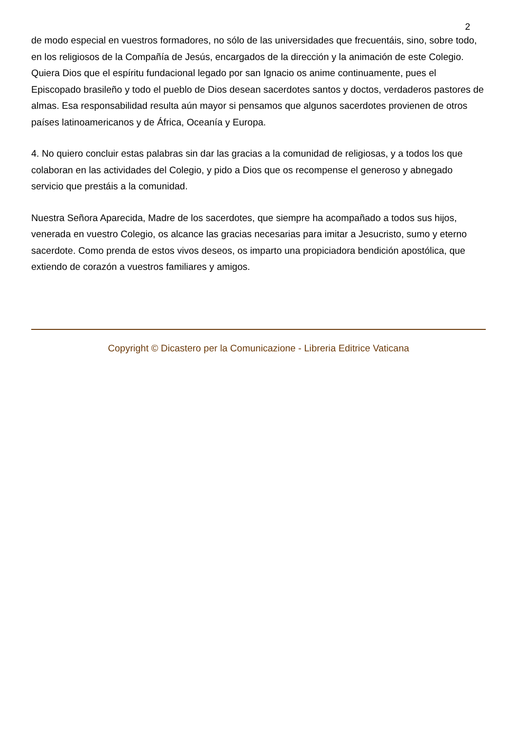2
de modo especial en vuestros formadores, no sólo de las universidades que frecuentáis, sino, sobre todo, en los religiosos de la Compañía de Jesús, encargados de la dirección y la animación de este Colegio. Quiera Dios que el espíritu fundacional legado por san Ignacio os anime continuamente, pues el Episcopado brasileño y todo el pueblo de Dios desean sacerdotes santos y doctos, verdaderos pastores de almas. Esa responsabilidad resulta aún mayor si pensamos que algunos sacerdotes provienen de otros países latinoamericanos y de África, Oceanía y Europa.
4. No quiero concluir estas palabras sin dar las gracias a la comunidad de religiosas, y a todos los que colaboran en las actividades del Colegio, y pido a Dios que os recompense el generoso y abnegado servicio que prestáis a la comunidad.
Nuestra Señora Aparecida, Madre de los sacerdotes, que siempre ha acompañado a todos sus hijos, venerada en vuestro Colegio, os alcance las gracias necesarias para imitar a Jesucristo, sumo y eterno sacerdote. Como prenda de estos vivos deseos, os imparto una propiciadora bendición apostólica, que extiendo de corazón a vuestros familiares y amigos.
Copyright © Dicastero per la Comunicazione - Libreria Editrice Vaticana